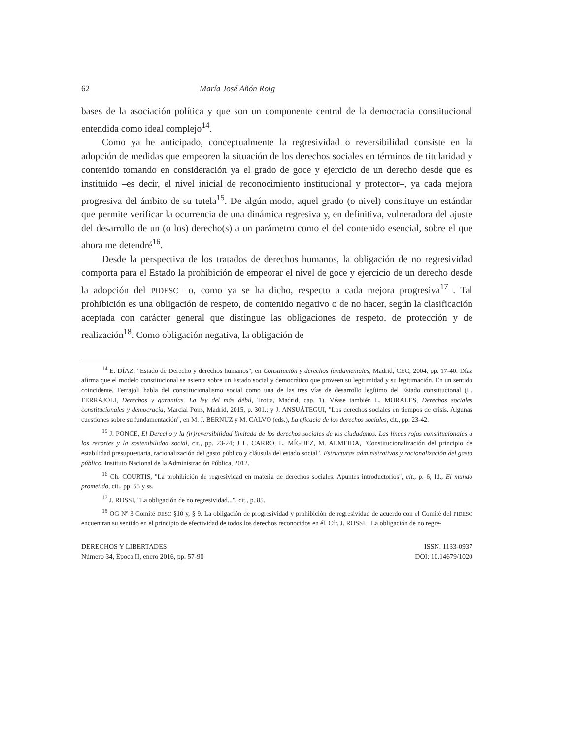62 María José Añón Roig
bases de la asociación política y que son un componente central de la democracia constitucional entendida como ideal complejo<sup>14</sup>.
Como ya he anticipado, conceptualmente la regresividad o reversibilidad consiste en la adopción de medidas que empeoren la situación de los derechos sociales en términos de titularidad y contenido tomando en consideración ya el grado de goce y ejercicio de un derecho desde que es instituido –es decir, el nivel inicial de reconocimiento institucional y protector–, ya cada mejora progresiva del ámbito de su tutela<sup>15</sup>. De algún modo, aquel grado (o nivel) constituye un estándar que permite verificar la ocurrencia de una dinámica regresiva y, en definitiva, vulneradora del ajuste del desarrollo de un (o los) derecho(s) a un parámetro como el del contenido esencial, sobre el que ahora me detendré<sup>16</sup>.
Desde la perspectiva de los tratados de derechos humanos, la obligación de no regresividad comporta para el Estado la prohibición de empeorar el nivel de goce y ejercicio de un derecho desde la adopción del PIDESC –o, como ya se ha dicho, respecto a cada mejora progresiva<sup>17</sup>–. Tal prohibición es una obligación de respeto, de contenido negativo o de no hacer, según la clasificación aceptada con carácter general que distingue las obligaciones de respeto, de protección y de realización<sup>18</sup>. Como obligación negativa, la obligación de
<sup>14</sup> E. DÍAZ, "Estado de Derecho y derechos humanos", en Constitución y derechos fundamentales, Madrid, CEC, 2004, pp. 17-40. Díaz afirma que el modelo constitucional se asienta sobre un Estado social y democrático que proveen su legitimidad y su legitimación. En un sentido coincidente, Ferrajoli habla del constitucionalismo social como una de las tres vías de desarrollo legítimo del Estado constitucional (L. FERRAJOLI, Derechos y garantías. La ley del más débil, Trotta, Madrid, cap. 1). Véase también L. MORALES, Derechos sociales constitucionales y democracia, Marcial Pons, Madrid, 2015, p. 301.; y J. ANSUÁTEGUI, "Los derechos sociales en tiempos de crisis. Algunas cuestiones sobre su fundamentación", en M. J. BERNUZ y M. CALVO (eds.), La eficacia de los derechos sociales, cit., pp. 23-42.
<sup>15</sup> J. PONCE, El Derecho y la (ir)reversibilidad limitada de los derechos sociales de los ciudadanos. Las líneas rojas constitucionales a los recortes y la sostenibilidad social, cit., pp. 23-24; J L. CARRO, L. MÍGUEZ, M. ALMEIDA, "Constitucionalización del principio de estabilidad presupuestaria, racionalización del gasto público y cláusula del estado social", Estructuras administrativas y racionalización del gasto público, Instituto Nacional de la Administración Pública, 2012.
<sup>16</sup> Ch. COURTIS, "La prohibición de regresividad en materia de derechos sociales. Apuntes introductorios", cit., p. 6; Id., El mundo prometido, cit., pp. 55 y ss.
<sup>17</sup> J. ROSSI, "La obligación de no regresividad...", cit., p. 85.
<sup>18</sup> OG Nº 3 Comité DESC §10 y, § 9. La obligación de progresividad y prohibición de regresividad de acuerdo con el Comité del PIDESC encuentran su sentido en el principio de efectividad de todos los derechos reconocidos en él. Cfr. J. ROSSI, "La obligación de no regre-
DERECHOS Y LIBERTADES
Número 34, Época II, enero 2016, pp. 57-90
ISSN: 1133-0937
DOI: 10.14679/1020